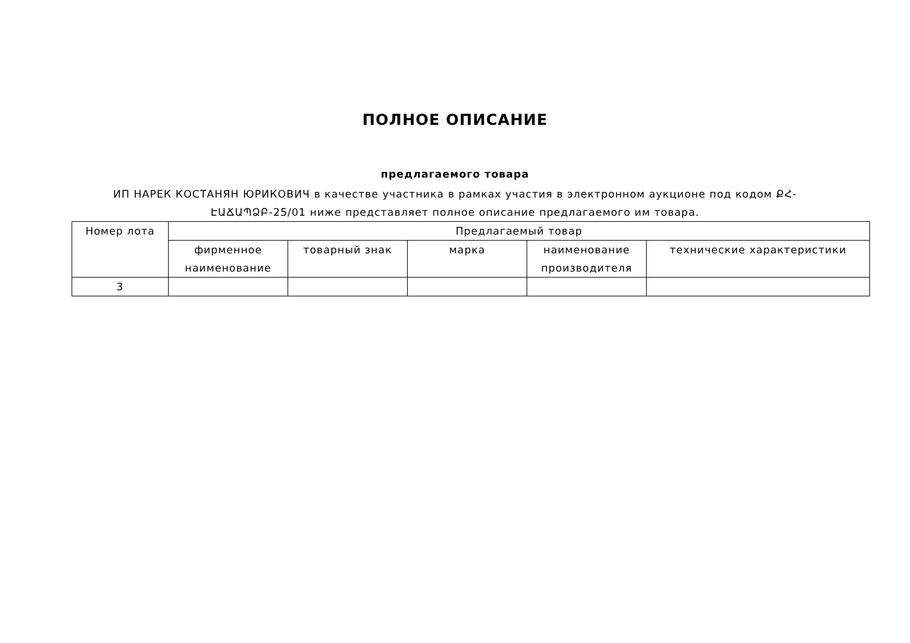ПОЛНОЕ ОПИСАНИЕ
предлагаемого товара
ИП НАРЕК КОСТАНЯН ЮРИКОВИЧ в качестве участника в рамках участия в электронном аукционе под кодом ՔՀ-ԷԱՃԱՊՁԲ-25/01 ниже представляет полное описание предлагаемого им товара.
| Номер лота | Предлагаемый товар | | | | |
| --- | --- | --- | --- | --- | --- |
| | фирменное наименование | товарный знак | марка | наименование производителя | технические характеристики |
| 3 | | | | | |